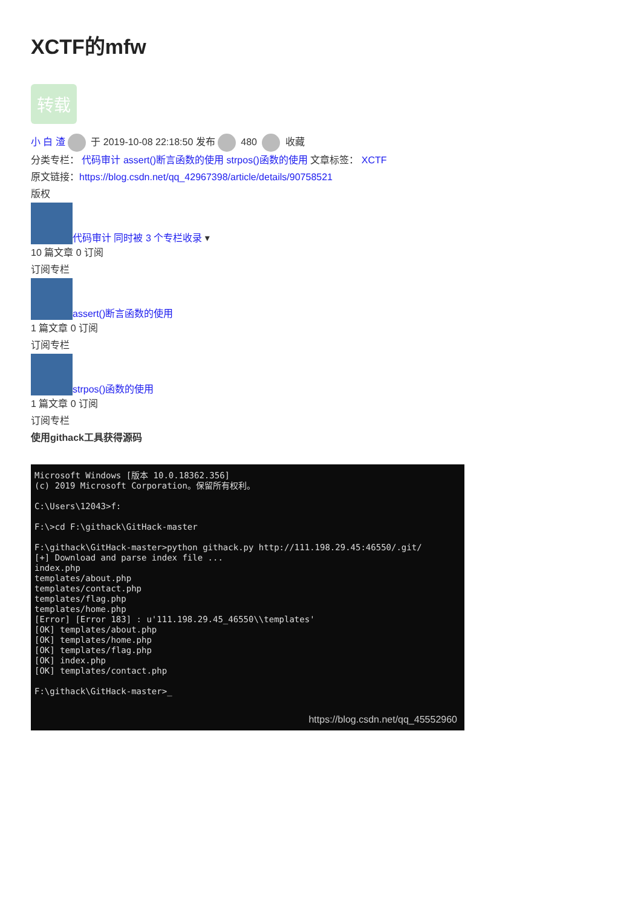XCTF的mfw
转载
小 白 渣 于 2019-10-08 22:18:50 发布 480 收藏
分类专栏： 代码审计 assert()断言函数的使用 strpos()函数的使用 文章标签： XCTF
原文链接：https://blog.csdn.net/qq_42967398/article/details/90758521
版权
代码审计 同时被 3 个专栏收录 ▾
10 篇文章 0 订阅
订阅专栏
assert()断言函数的使用
1 篇文章 0 订阅
订阅专栏
strpos()函数的使用
1 篇文章 0 订阅
订阅专栏
使用githack工具获得源码
Microsoft Windows [版本 10.0.18362.356] (c) 2019 Microsoft Corporation。保留所有权利。 C:\Users\12043>f: F:\>cd F:\githack\GitHack-master F:\githack\GitHack-master>python githack.py http://111.198.29.45:46550/.git/ [+] Download and parse index file ... index.php templates/about.php templates/contact.php templates/flag.php templates/home.php [Error] [Error 183] : u'111.198.29.45_46550\\templates' [OK] templates/about.php [OK] templates/home.php [OK] templates/flag.php [OK] index.php [OK] templates/contact.php F:\githack\GitHack-master>_
https://blog.csdn.net/qq_45552960